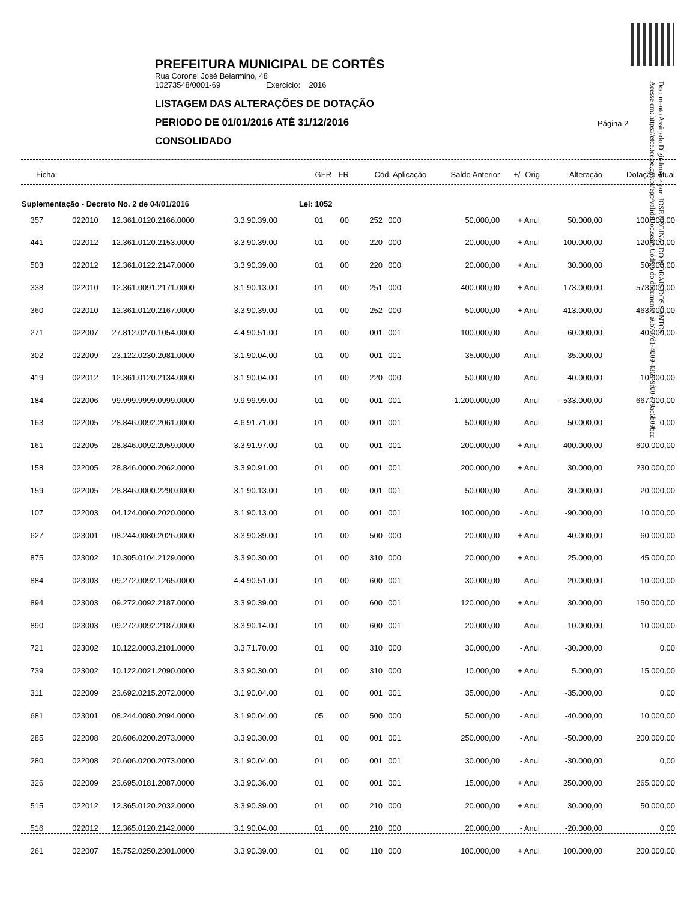PREFEITURA MUNICIPAL DE CORTÊS
Rua Coronel José Belarmino, 48
10273548/0001-69 Exercício: 2016
LISTAGEM DAS ALTERAÇÕES DE DOTAÇÃO
PERIODO DE 01/01/2016 ATÉ 31/12/2016
CONSOLIDADO
Página 2
Documento Assinado Digitalmente por: JOSE REGINALDO MORAIS DOS SANTOS
Acesse em: https://etce.tce.pe.gov.br/epp/validaDoc.seam Código do documento: a6b737d1-4009-4369-9f00-e79ac6b09bcc
| Ficha | | | | GFR - FR | | Cód. Aplicação | | Saldo Anterior | +/- Orig | Alteração | Dotação Atual |
| --- | --- | --- | --- | --- | --- | --- | --- | --- | --- | --- | --- |
| Suplementação - Decreto No. 2 de 04/01/2016 | | | | Lei: 1052 | | | | | | | |
| 357 | 022010 | 12.361.0120.2166.0000 | 3.3.90.39.00 | 01 | 00 | 252 | 000 | 50.000,00 | + Anul | 50.000,00 | 100.000,00 |
| 441 | 022012 | 12.361.0120.2153.0000 | 3.3.90.39.00 | 01 | 00 | 220 | 000 | 20.000,00 | + Anul | 100.000,00 | 120.000,00 |
| 503 | 022012 | 12.361.0122.2147.0000 | 3.3.90.39.00 | 01 | 00 | 220 | 000 | 20.000,00 | + Anul | 30.000,00 | 50.000,00 |
| 338 | 022010 | 12.361.0091.2171.0000 | 3.1.90.13.00 | 01 | 00 | 251 | 000 | 400.000,00 | + Anul | 173.000,00 | 573.000,00 |
| 360 | 022010 | 12.361.0120.2167.0000 | 3.3.90.39.00 | 01 | 00 | 252 | 000 | 50.000,00 | + Anul | 413.000,00 | 463.000,00 |
| 271 | 022007 | 27.812.0270.1054.0000 | 4.4.90.51.00 | 01 | 00 | 001 | 001 | 100.000,00 | - Anul | -60.000,00 | 40.000,00 |
| 302 | 022009 | 23.122.0230.2081.0000 | 3.1.90.04.00 | 01 | 00 | 001 | 001 | 35.000,00 | - Anul | -35.000,00 | |
| 419 | 022012 | 12.361.0120.2134.0000 | 3.1.90.04.00 | 01 | 00 | 220 | 000 | 50.000,00 | - Anul | -40.000,00 | 10.000,00 |
| 184 | 022006 | 99.999.9999.0999.0000 | 9.9.99.99.00 | 01 | 00 | 001 | 001 | 1.200.000,00 | - Anul | -533.000,00 | 667.000,00 |
| 163 | 022005 | 28.846.0092.2061.0000 | 4.6.91.71.00 | 01 | 00 | 001 | 001 | 50.000,00 | - Anul | -50.000,00 | 0,00 |
| 161 | 022005 | 28.846.0092.2059.0000 | 3.3.91.97.00 | 01 | 00 | 001 | 001 | 200.000,00 | + Anul | 400.000,00 | 600.000,00 |
| 158 | 022005 | 28.846.0000.2062.0000 | 3.3.90.91.00 | 01 | 00 | 001 | 001 | 200.000,00 | + Anul | 30.000,00 | 230.000,00 |
| 159 | 022005 | 28.846.0000.2290.0000 | 3.1.90.13.00 | 01 | 00 | 001 | 001 | 50.000,00 | - Anul | -30.000,00 | 20.000,00 |
| 107 | 022003 | 04.124.0060.2020.0000 | 3.1.90.13.00 | 01 | 00 | 001 | 001 | 100.000,00 | - Anul | -90.000,00 | 10.000,00 |
| 627 | 023001 | 08.244.0080.2026.0000 | 3.3.90.39.00 | 01 | 00 | 500 | 000 | 20.000,00 | + Anul | 40.000,00 | 60.000,00 |
| 875 | 023002 | 10.305.0104.2129.0000 | 3.3.90.30.00 | 01 | 00 | 310 | 000 | 20.000,00 | + Anul | 25.000,00 | 45.000,00 |
| 884 | 023003 | 09.272.0092.1265.0000 | 4.4.90.51.00 | 01 | 00 | 600 | 001 | 30.000,00 | - Anul | -20.000,00 | 10.000,00 |
| 894 | 023003 | 09.272.0092.2187.0000 | 3.3.90.39.00 | 01 | 00 | 600 | 001 | 120.000,00 | + Anul | 30.000,00 | 150.000,00 |
| 890 | 023003 | 09.272.0092.2187.0000 | 3.3.90.14.00 | 01 | 00 | 600 | 001 | 20.000,00 | - Anul | -10.000,00 | 10.000,00 |
| 721 | 023002 | 10.122.0003.2101.0000 | 3.3.71.70.00 | 01 | 00 | 310 | 000 | 30.000,00 | - Anul | -30.000,00 | 0,00 |
| 739 | 023002 | 10.122.0021.2090.0000 | 3.3.90.30.00 | 01 | 00 | 310 | 000 | 10.000,00 | + Anul | 5.000,00 | 15.000,00 |
| 311 | 022009 | 23.692.0215.2072.0000 | 3.1.90.04.00 | 01 | 00 | 001 | 001 | 35.000,00 | - Anul | -35.000,00 | 0,00 |
| 681 | 023001 | 08.244.0080.2094.0000 | 3.1.90.04.00 | 05 | 00 | 500 | 000 | 50.000,00 | - Anul | -40.000,00 | 10.000,00 |
| 285 | 022008 | 20.606.0200.2073.0000 | 3.3.90.30.00 | 01 | 00 | 001 | 001 | 250.000,00 | - Anul | -50.000,00 | 200.000,00 |
| 280 | 022008 | 20.606.0200.2073.0000 | 3.1.90.04.00 | 01 | 00 | 001 | 001 | 30.000,00 | - Anul | -30.000,00 | 0,00 |
| 326 | 022009 | 23.695.0181.2087.0000 | 3.3.90.36.00 | 01 | 00 | 001 | 001 | 15.000,00 | + Anul | 250.000,00 | 265.000,00 |
| 515 | 022012 | 12.365.0120.2032.0000 | 3.3.90.39.00 | 01 | 00 | 210 | 000 | 20.000,00 | + Anul | 30.000,00 | 50.000,00 |
| 516 | 022012 | 12.365.0120.2142.0000 | 3.1.90.04.00 | 01 | 00 | 210 | 000 | 20.000,00 | - Anul | -20.000,00 | 0,00 |
| 261 | 022007 | 15.752.0250.2301.0000 | 3.3.90.39.00 | 01 | 00 | 110 | 000 | 100.000,00 | + Anul | 100.000,00 | 200.000,00 |